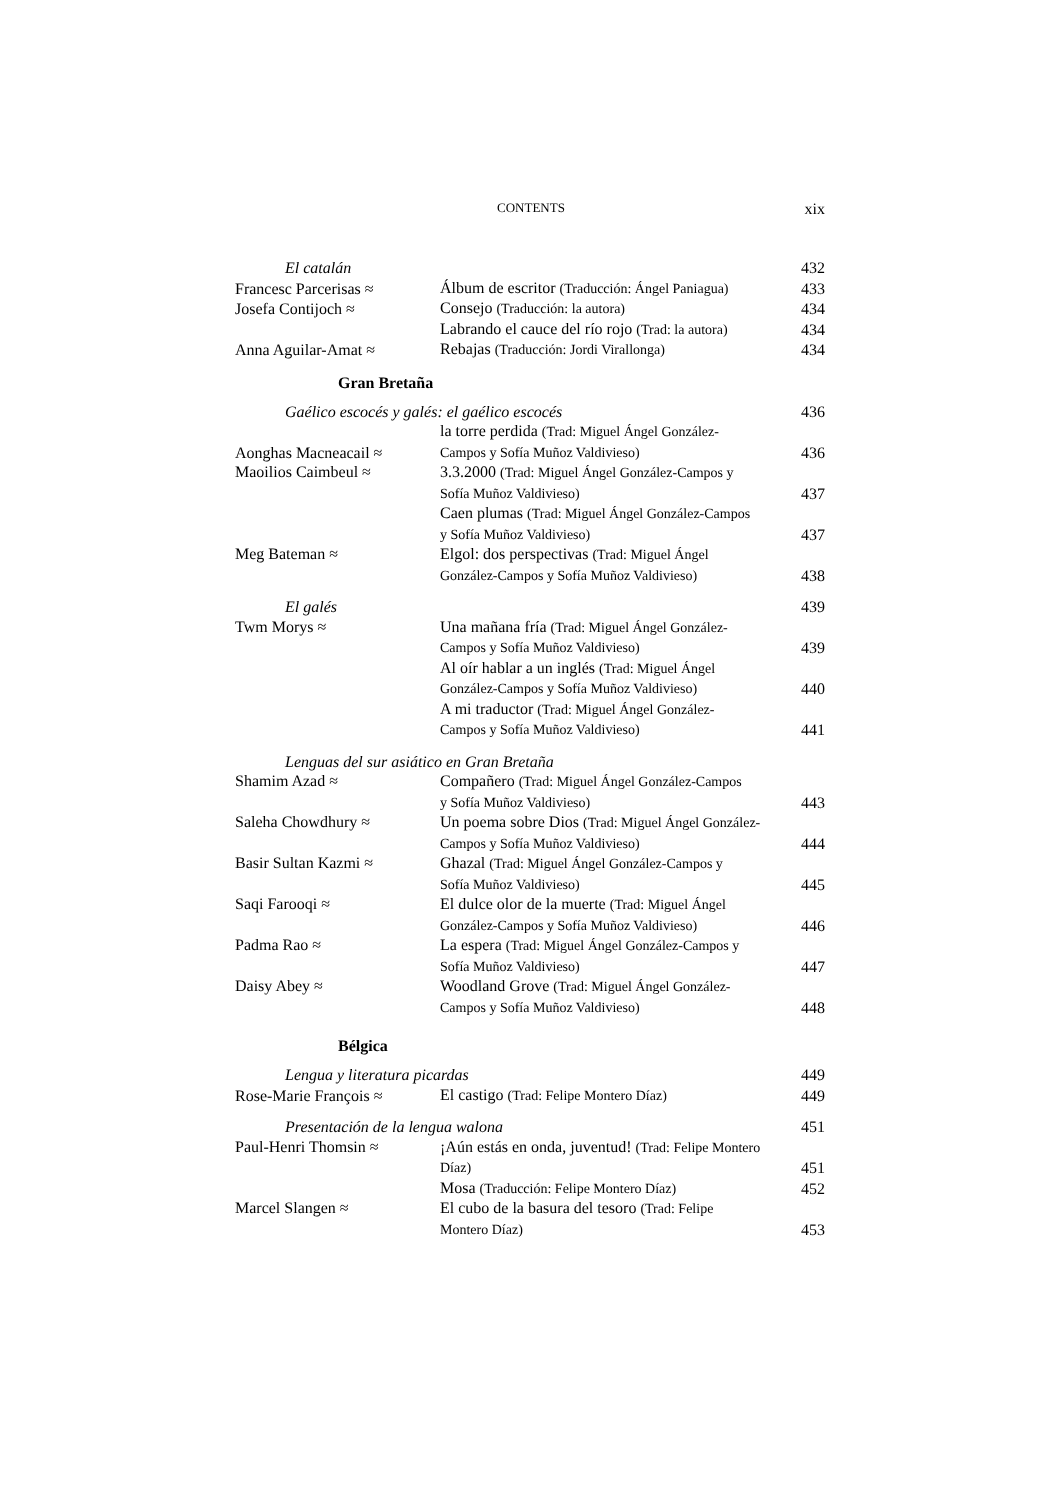CONTENTS xix
| El catalán | | 432 |
| Francesc Parcerisas ≈ | Álbum de escritor (Traducción: Ángel Paniagua) | 433 |
| Josefa Contijoch ≈ | Consejo (Traducción: la autora) | 434 |
| | Labrando el cauce del río rojo (Trad: la autora) | 434 |
| Anna Aguilar-Amat ≈ | Rebajas (Traducción: Jordi Virallonga) | 434 |
Gran Bretaña
| Gaélico escocés y galés: el gaélico escocés | | 436 |
| Aonghas Macneacail ≈ | la torre perdida (Trad: Miguel Ángel González- Campos y Sofía Muñoz Valdivieso) | 436 |
| Maoilios Caimbeul ≈ | 3.3.2000 (Trad: Miguel Ángel González-Campos y Sofía Muñoz Valdivieso) | 437 |
| | Caen plumas (Trad: Miguel Ángel González-Campos y Sofía Muñoz Valdivieso) | 437 |
| Meg Bateman ≈ | Elgol: dos perspectivas (Trad: Miguel Ángel González-Campos y Sofía Muñoz Valdivieso) | 438 |
| El galés | | 439 |
| Twm Morys ≈ | Una mañana fría (Trad: Miguel Ángel González- Campos y Sofía Muñoz Valdivieso) | 439 |
| | Al oír hablar a un inglés (Trad: Miguel Ángel González-Campos y Sofía Muñoz Valdivieso) | 440 |
| | A mi traductor (Trad: Miguel Ángel González- Campos y Sofía Muñoz Valdivieso) | 441 |
| Lenguas del sur asiático en Gran Bretaña | | |
| Shamim Azad ≈ | Compañero (Trad: Miguel Ángel González-Campos y Sofía Muñoz Valdivieso) | 443 |
| Saleha Chowdhury ≈ | Un poema sobre Dios (Trad: Miguel Ángel González- Campos y Sofía Muñoz Valdivieso) | 444 |
| Basir Sultan Kazmi ≈ | Ghazal (Trad: Miguel Ángel González-Campos y Sofía Muñoz Valdivieso) | 445 |
| Saqi Farooqi ≈ | El dulce olor de la muerte (Trad: Miguel Ángel González-Campos y Sofía Muñoz Valdivieso) | 446 |
| Padma Rao ≈ | La espera (Trad: Miguel Ángel González-Campos y Sofía Muñoz Valdivieso) | 447 |
| Daisy Abey ≈ | Woodland Grove (Trad: Miguel Ángel González- Campos y Sofía Muñoz Valdivieso) | 448 |
Bélgica
| Lengua y literatura picardas | | 449 |
| Rose-Marie François ≈ | El castigo (Trad: Felipe Montero Díaz) | 449 |
| Presentación de la lengua walona | | 451 |
| Paul-Henri Thomsin ≈ | ¡Aún estás en onda, juventud! (Trad: Felipe Montero Díaz) | 451 |
| | Mosa (Traducción: Felipe Montero Díaz) | 452 |
| Marcel Slangen ≈ | El cubo de la basura del tesoro (Trad: Felipe Montero Díaz) | 453 |